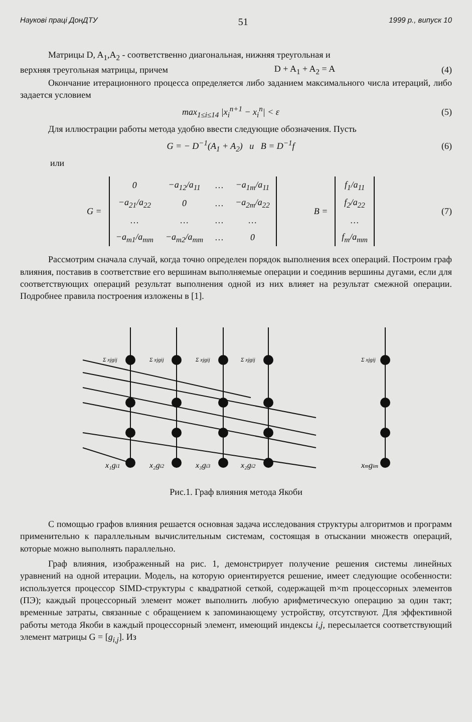Наукові праці ДонДТУ 51 1999 р., випуск 10
Матрицы D, A<sub>1</sub>,A<sub>2</sub> - соответственно диагональная, нижняя треугольная и
верхняя треугольная матрицы, причем D + A<sub>1</sub> + A<sub>2</sub> = A (4)
Окончание итерационного процесса определяется либо заданием максимального числа итераций, либо задается условием
max<sub>1≤i≤14</sub> |x<sub>i</sub><sup>n+1</sup> − x<sub>i</sub><sup>n</sup>| < ε (5)
Для иллюстрации работы метода удобно ввести следующие обозначения. Пусть
G = − D<sup>−1</sup>(A<sub>1</sub> + A<sub>2</sub>) и B = D<sup>−1</sup>f (6)
или
G =
| 0 | −a<sub>12</sub>/a<sub>11</sub> | … | −a<sub>1m</sub>/a<sub>11</sub> |
| −a<sub>21</sub>/a<sub>22</sub> | 0 | … | −a<sub>2m</sub>/a<sub>22</sub> |
| … | … | … | … |
| −a<sub>m1</sub>/a<sub>mm</sub> | −a<sub>m2</sub>/a<sub>mm</sub> | … | 0 |
B =
| f<sub>1</sub>/a<sub>11</sub> |
| f<sub>2</sub>/a<sub>22</sub> |
| … |
| f<sub>m</sub>/a<sub>mm</sub> |
(7)
Рассмотрим сначала случай, когда точно определен порядок выполнения всех операций. Построим граф влияния, поставив в соответствие его вершинам выполняемые операции и соединив вершины дугами, если для соответствующих операций результат выполнения одной из них влияет на результат смежной операции. Подробнее правила построения изложены в [1].
x₁gi1
x₂gi2
x₃gi3
x₂gi2
xmgim
Σ xjgij
Σ xjgij
Σ xjgij
Σ xjgij
Σ xjgij
Рис.1. Граф влияния метода Якоби
С помощью графов влияния решается основная задача исследования структуры алгоритмов и программ применительно к параллельным вычислительным системам, состоящая в отыскании множеств операций, которые можно выполнять параллельно.
Граф влияния, изображенный на рис. 1, демонстрирует получение решения системы линейных уравнений на одной итерации. Модель, на которую ориентируется решение, имеет следующие особенности: используется процессор SIMD-структуры с квадратной сеткой, содержащей m×m процессорных элементов (ПЭ); каждый процессорный элемент может выполнить любую арифметическую операцию за один такт; временные затраты, связанные с обращением к запоминающему устройству, отсутствуют. Для эффективной работы метода Якоби в каждый процессорный элемент, имеющий индексы i,j, пересылается соответствующий элемент матрицы G = [g<sub>i,j</sub>]. Из